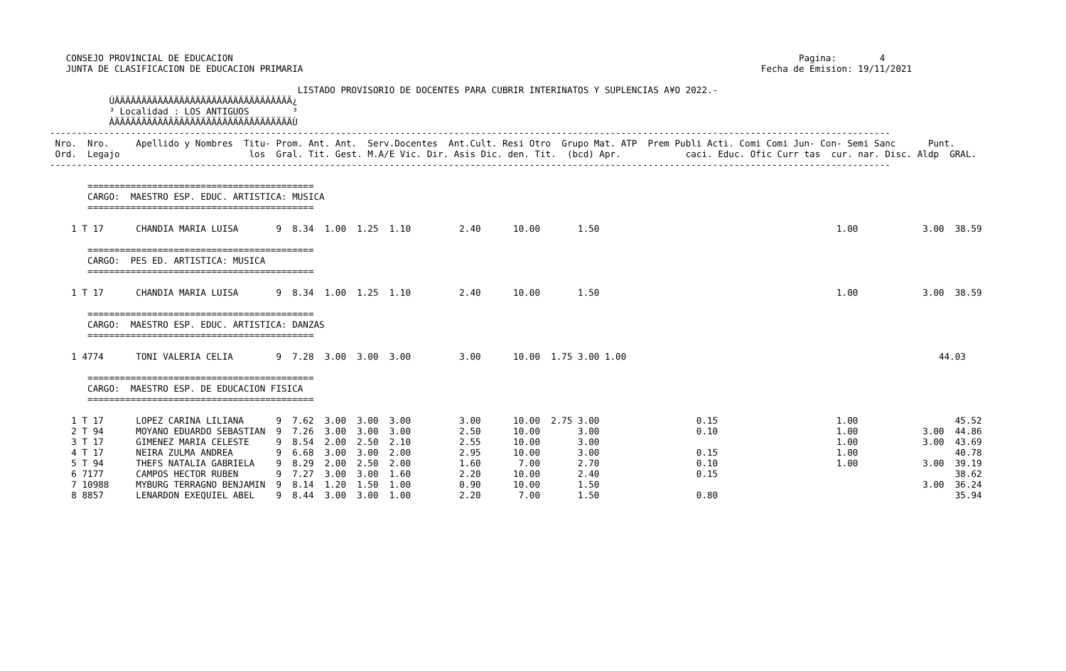CONSEJO PROVINCIAL DE EDUCACION                                                                                                         Pagina:        4
   JUNTA DE CLASIFICACION DE EDUCACION PRIMARIA                                                                                     Fecha de Emision: 19/11/2021

                                              LISTADO PROVISORIO DE DOCENTES PARA CUBRIR INTERINATOS Y SUPLENCIAS A¥O 2022.-
           ÚÄÄÄÄÄÄÄÄÄÄÄÄÄÄÄÄÄÄÄÄÄÄÄÄÄÄÄÄÄÄÄÄÄ¿
           ³ Localidad : LOS ANTIGUOS        ³
           ÀÄÄÄÄÄÄÄÄÄÄÄÄÄÄÄÄÄÄÄÄÄÄÄÄÄÄÄÄÄÄÄÄÄÙ
------------------------------------------------------------------------------------------------------------------------------------------------------------
 Nro.  Nro.     Apellido y Nombres  Titu- Prom. Ant. Ant.  Serv.Docentes  Ant.Cult. Resi Otro  Grupo Mat. ATP  Prem Publi Acti. Comi Comi Jun- Con- Semi Sanc      Punt.
 Ord.  Legajo                        los  Gral. Tit. Gest. M.A/E Vic. Dir. Asis Dic. den. Tit.  (bcd) Apr.            caci. Educ. Ofic Curr tas  cur. nar. Disc. Aldp  GRAL.
------------------------------------------------------------------------------------------------------------------------------------------------------------

       ==========================================
       CARGO:  MAESTRO ESP. EDUC. ARTISTICA: MUSICA
       ==========================================

    1 T 17      CHANDIA MARIA LUISA       9  8.34  1.00  1.25  1.10         2.40      10.00       1.50                                            1.00            3.00  38.59

       ==========================================
       CARGO:  PES ED. ARTISTICA: MUSICA
       ==========================================

    1 T 17      CHANDIA MARIA LUISA       9  8.34  1.00  1.25  1.10         2.40      10.00       1.50                                            1.00            3.00  38.59

       ==========================================
       CARGO:  MAESTRO ESP. EDUC. ARTISTICA: DANZAS
       ==========================================

    1 4774      TONI VALERIA CELIA        9  7.28  3.00  3.00  3.00         3.00      10.00  1.75 3.00 1.00                                                          44.03

       ==========================================
       CARGO:  MAESTRO ESP. DE EDUCACION FISICA
       ==========================================

    1 T 17      LOPEZ CARINA LILIANA      9  7.62  3.00  3.00  3.00         3.00      10.00  2.75 3.00                  0.15                      1.00                  45.52
    2 T 94      MOYANO EDUARDO SEBASTIAN  9  7.26  3.00  3.00  3.00         2.50      10.00       3.00                  0.10                      1.00            3.00  44.86
    3 T 17      GIMENEZ MARIA CELESTE     9  8.54  2.00  2.50  2.10         2.55      10.00       3.00                                            1.00            3.00  43.69
    4 T 17      NEIRA ZULMA ANDREA        9  6.68  3.00  3.00  2.00         2.95      10.00       3.00                  0.15                      1.00                  40.78
    5 T 94      THEFS NATALIA GABRIELA    9  8.29  2.00  2.50  2.00         1.60       7.00       2.70                  0.10                      1.00            3.00  39.19
    6 7177      CAMPOS HECTOR RUBEN       9  7.27  3.00  3.00  1.60         2.20      10.00       2.40                  0.15                                            38.62
    7 10988     MYBURG TERRAGNO BENJAMIN  9  8.14  1.20  1.50  1.00         0.90      10.00       1.50                                                            3.00  36.24
    8 8857      LENARDON EXEQUIEL ABEL    9  8.44  3.00  3.00  1.00         2.20       7.00       1.50                  0.80                                            35.94